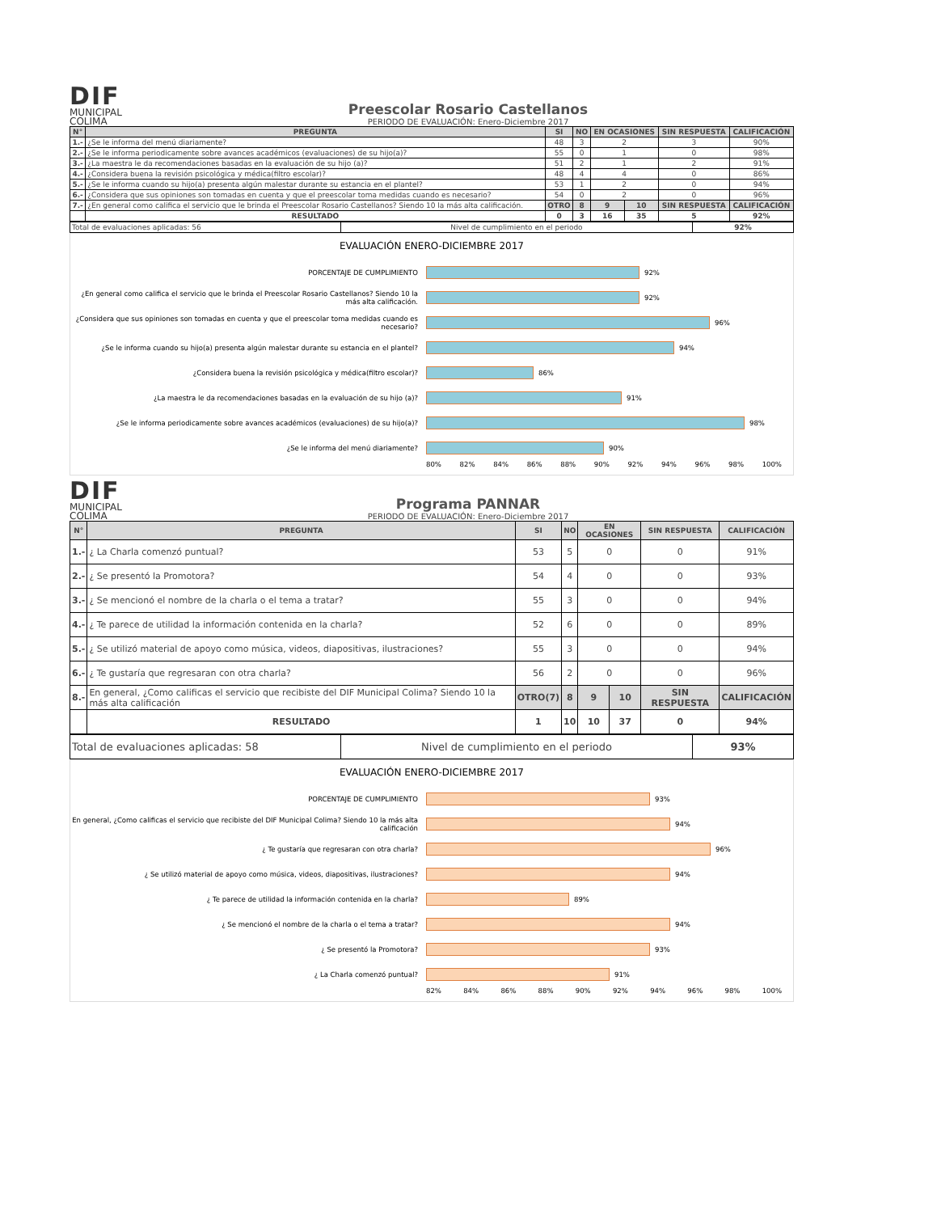DIF
MUNICIPAL
COLIMA
Preescolar Rosario Castellanos
PERIODO DE EVALUACIÓN: Enero-Diciembre 2017
| N° | PREGUNTA | SI | NO | EN OCASIONES | | SIN RESPUESTA | CALIFICACIÓN |
| --- | --- | --- | --- | --- | --- | --- | --- |
| 1.- | ¿Se le informa del menú diariamente? | 48 | 3 | 2 | | 3 | 90% |
| 2.- | ¿Se le informa periodicamente sobre avances académicos (evaluaciones) de su hijo(a)? | 55 | 0 | 1 | | 0 | 98% |
| 3.- | ¿La maestra le da recomendaciones basadas en la evaluación de su hijo (a)? | 51 | 2 | 1 | | 2 | 91% |
| 4.- | ¿Considera buena la revisión psicológica y médica(filtro escolar)? | 48 | 4 | 4 | | 0 | 86% |
| 5.- | ¿Se le informa cuando su hijo(a) presenta algún malestar durante su estancia en el plantel? | 53 | 1 | 2 | | 0 | 94% |
| 6.- | ¿Considera que sus opiniones son tomadas en cuenta y que el preescolar toma medidas cuando es necesario? | 54 | 0 | 2 | | 0 | 96% |
| 7.- | ¿En general como califica el servicio que le brinda el Preescolar Rosario Castellanos? Siendo 10 la más alta calificación. | OTRO | 8 | 9 | 10 | SIN RESPUESTA | CALIFICACIÓN |
| | RESULTADO | 0 | 3 | 16 | 35 | 5 | 92% |
| Total de evaluaciones aplicadas: 56 | Nivel de cumplimiento en el periodo | 92% |
EVALUACIÓN ENERO-DICIEMBRE 2017
PORCENTAJE DE CUMPLIMIENTO 92%
¿En general como califica el servicio que le brinda el Preescolar Rosario Castellanos? Siendo 10 la más alta calificación.
92%
¿Considera que sus opiniones son tomadas en cuenta y que el preescolar toma medidas cuando es necesario?
96%
¿Se le informa cuando su hijo(a) presenta algún malestar durante su estancia en el plantel?
94%
¿Considera buena la revisión psicológica y médica(filtro escolar)? 86%
¿La maestra le da recomendaciones basadas en la evaluación de su hijo (a)? 91%
¿Se le informa periodicamente sobre avances académicos (evaluaciones) de su hijo(a)? 98%
¿Se le informa del menú diariamente? 90%
80% 82% 84% 86% 88% 90% 92% 94% 96% 98% 100%
DIF
MUNICIPAL
COLIMA
Programa PANNAR
PERIODO DE EVALUACIÓN: Enero-Diciembre 2017
| N° | PREGUNTA | SI | NO | EN OCASIONES | | SIN RESPUESTA | CALIFICACIÓN |
| --- | --- | --- | --- | --- | --- | --- | --- |
| 1.- | ¿ La Charla comenzó puntual? | 53 | 5 | 0 | | 0 | 91% |
| 2.- | ¿ Se presentó la Promotora? | 54 | 4 | 0 | | 0 | 93% |
| 3.- | ¿ Se mencionó el nombre de la charla o el tema a tratar? | 55 | 3 | 0 | | 0 | 94% |
| 4.- | ¿ Te parece de utilidad la información contenida en la charla? | 52 | 6 | 0 | | 0 | 89% |
| 5.- | ¿ Se utilizó material de apoyo como música, videos, diapositivas, ilustraciones? | 55 | 3 | 0 | | 0 | 94% |
| 6.- | ¿ Te gustaría que regresaran con otra charla? | 56 | 2 | 0 | | 0 | 96% |
| 8.- | En general, ¿Como calificas el servicio que recibiste del DIF Municipal Colima? Siendo 10 la más alta calificación | OTRO(7) | 8 | 9 | 10 | SIN RESPUESTA | CALIFICACIÓN |
| | RESULTADO | 1 | 10 | 10 | 37 | 0 | 94% |
| Total de evaluaciones aplicadas: 58 | Nivel de cumplimiento en el periodo | 93% |
EVALUACIÓN ENERO-DICIEMBRE 2017
PORCENTAJE DE CUMPLIMIENTO 93%
En general, ¿Como calificas el servicio que recibiste del DIF Municipal Colima? Siendo 10 la más alta calificación
94%
¿ Te gustaría que regresaran con otra charla? 96%
¿ Se utilizó material de apoyo como música, videos, diapositivas, ilustraciones? 94%
¿ Te parece de utilidad la información contenida en la charla? 89%
¿ Se mencionó el nombre de la charla o el tema a tratar? 94%
¿ Se presentó la Promotora? 93%
¿ La Charla comenzó puntual? 91%
82% 84% 86% 88% 90% 92% 94% 96% 98% 100%